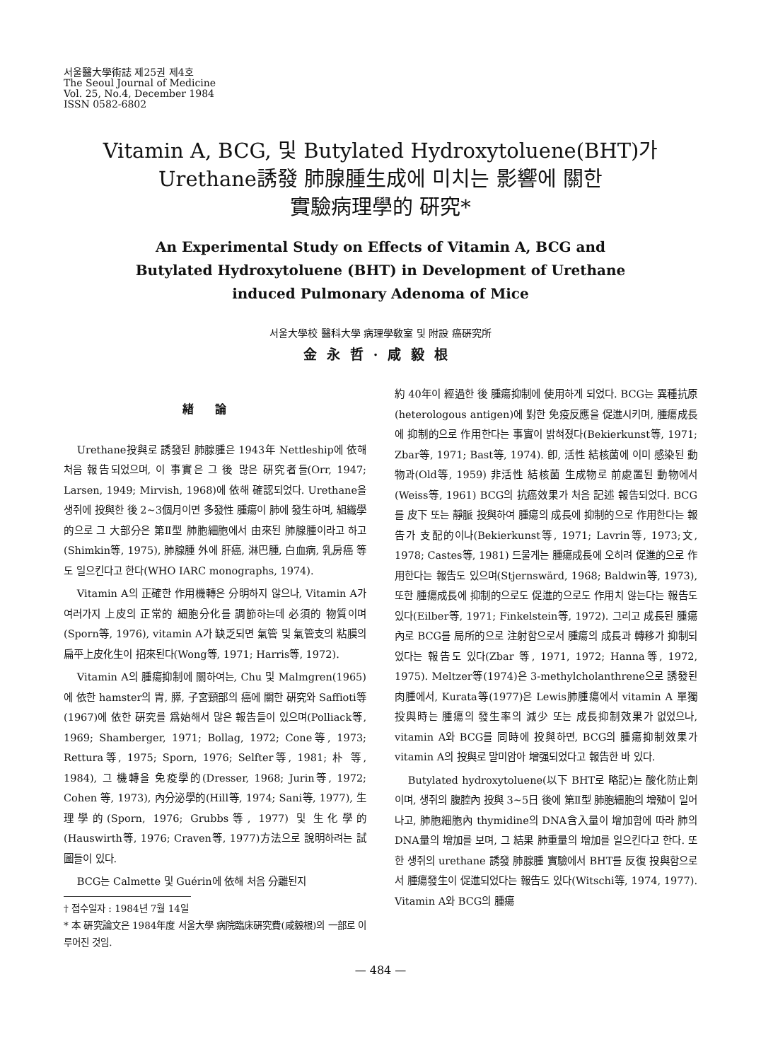서울醫大學術誌 제25권 제4호
The Seoul Journal of Medicine
Vol. 25, No.4, December 1984
ISSN 0582-6802
Vitamin A, BCG, 및 Butylated Hydroxytoluene(BHT)가
Urethane誘發 肺腺腫生成에 미치는 影響에 關한
實驗病理學的 硏究*
An Experimental Study on Effects of Vitamin A, BCG and
Butylated Hydroxytoluene (BHT) in Development of Urethane
induced Pulmonary Adenoma of Mice
서울大學校 醫科大學 病理學敎室 및 附設 癌硏究所
金永哲·咸毅根
緖論
Urethane投與로 誘發된 肺腺腫은 1943年 Nettleship에 依해 처음 報告되었으며, 이 事實은 그 後 많은 硏究者들(Orr, 1947; Larsen, 1949; Mirvish, 1968)에 依해 確認되었다. Urethane을 생쥐에 投與한 後 2~3個月이면 多發性 腫瘍이 肺에 發生하며, 組織學的으로 그 大部分은 第Ⅱ型 肺胞細胞에서 由來된 肺腺腫이라고 하고(Shimkin等, 1975), 肺腺腫 外에 肝癌, 淋巴腫, 白血病, 乳房癌 等도 일으킨다고 한다(WHO IARC monographs, 1974).
Vitamin A의 正確한 作用機轉은 分明하지 않으나, Vitamin A가 여러가지 上皮의 正常的 細胞分化를 調節하는데 必須的 物質이며(Sporn等, 1976), vitamin A가 缺乏되면 氣管 및 氣管支의 粘膜의 扁平上皮化生이 招來된다(Wong等, 1971; Harris等, 1972).
Vitamin A의 腫瘍抑制에 關하여는, Chu 및 Malmgren(1965)에 依한 hamster의 胃, 膵, 子宮頸部의 癌에 關한 硏究와 Saffioti等(1967)에 依한 硏究를 爲始해서 많은 報告들이 있으며(Polliack等, 1969; Shamberger, 1971; Bollag, 1972; Cone等, 1973; Rettura等, 1975; Sporn, 1976; Selfter等, 1981; 朴 等, 1984), 그 機轉을 免疫學的(Dresser, 1968; Jurin等, 1972; Cohen 等, 1973), 內分泌學的(Hill等, 1974; Sani等, 1977), 生理學的(Sporn, 1976; Grubbs等, 1977) 및 生化學的(Hauswirth等, 1976; Craven等, 1977)方法으로 說明하려는 試圖들이 있다.
BCG는 Calmette 및 Guérin에 依해 처음 分離된지
† 접수일자 : 1984년 7월 14일
* 本 硏究論文은 1984年度 서울大學 病院臨床硏究費(咸毅根)의 一部로 이루어진 것임.
約 40年이 經過한 後 腫瘍抑制에 使用하게 되었다. BCG는 異種抗原(heterologous antigen)에 對한 免疫反應을 促進시키며, 腫瘍成長에 抑制的으로 作用한다는 事實이 밝혀졌다(Bekierkunst等, 1971; Zbar等, 1971; Bast等, 1974). 卽, 活性 結核菌에 이미 感染된 動物과(Old等, 1959) 非活性 結核菌 生成物로 前處置된 動物에서(Weiss等, 1961) BCG의 抗癌效果가 처음 記述 報告되었다. BCG를 皮下 또는 靜脈 投與하여 腫瘍의 成長에 抑制的으로 作用한다는 報告가 支配的이나(Bekierkunst等, 1971; Lavrin等, 1973;文, 1978; Castes等, 1981) 드물게는 腫瘍成長에 오히려 促進的으로 作用한다는 報告도 있으며(Stjernswärd, 1968; Baldwin等, 1973), 또한 腫瘍成長에 抑制的으로도 促進的으로도 作用치 않는다는 報告도 있다(Eilber等, 1971; Finkelstein等, 1972). 그리고 成長된 腫瘍內로 BCG를 局所的으로 注射함으로서 腫瘍의 成長과 轉移가 抑制되었다는 報告도 있다(Zbar 等, 1971, 1972; Hanna等, 1972, 1975). Meltzer等(1974)은 3-methylcholanthrene으로 誘發된 肉腫에서, Kurata等(1977)은 Lewis肺腫瘍에서 vitamin A 單獨 投與時는 腫瘍의 發生率의 減少 또는 成長抑制效果가 없었으나, vitamin A와 BCG를 同時에 投與하면, BCG의 腫瘍抑制效果가 vitamin A의 投與로 말미암아 增强되었다고 報告한 바 있다.
Butylated hydroxytoluene(以下 BHT로 略記)는 酸化防止劑이며, 생쥐의 腹腔內 投與 3~5日 後에 第Ⅱ型 肺胞細胞의 增殖이 일어나고, 肺胞細胞內 thymidine의 DNA含入量이 增加함에 따라 肺의 DNA量의 增加를 보며, 그 結果 肺重量의 增加를 일으킨다고 한다. 또한 생쥐의 urethane 誘發 肺腺腫 實驗에서 BHT를 反復 投與함으로서 腫瘍發生이 促進되었다는 報告도 있다(Witschi等, 1974, 1977). Vitamin A와 BCG의 腫瘍
— 484 —